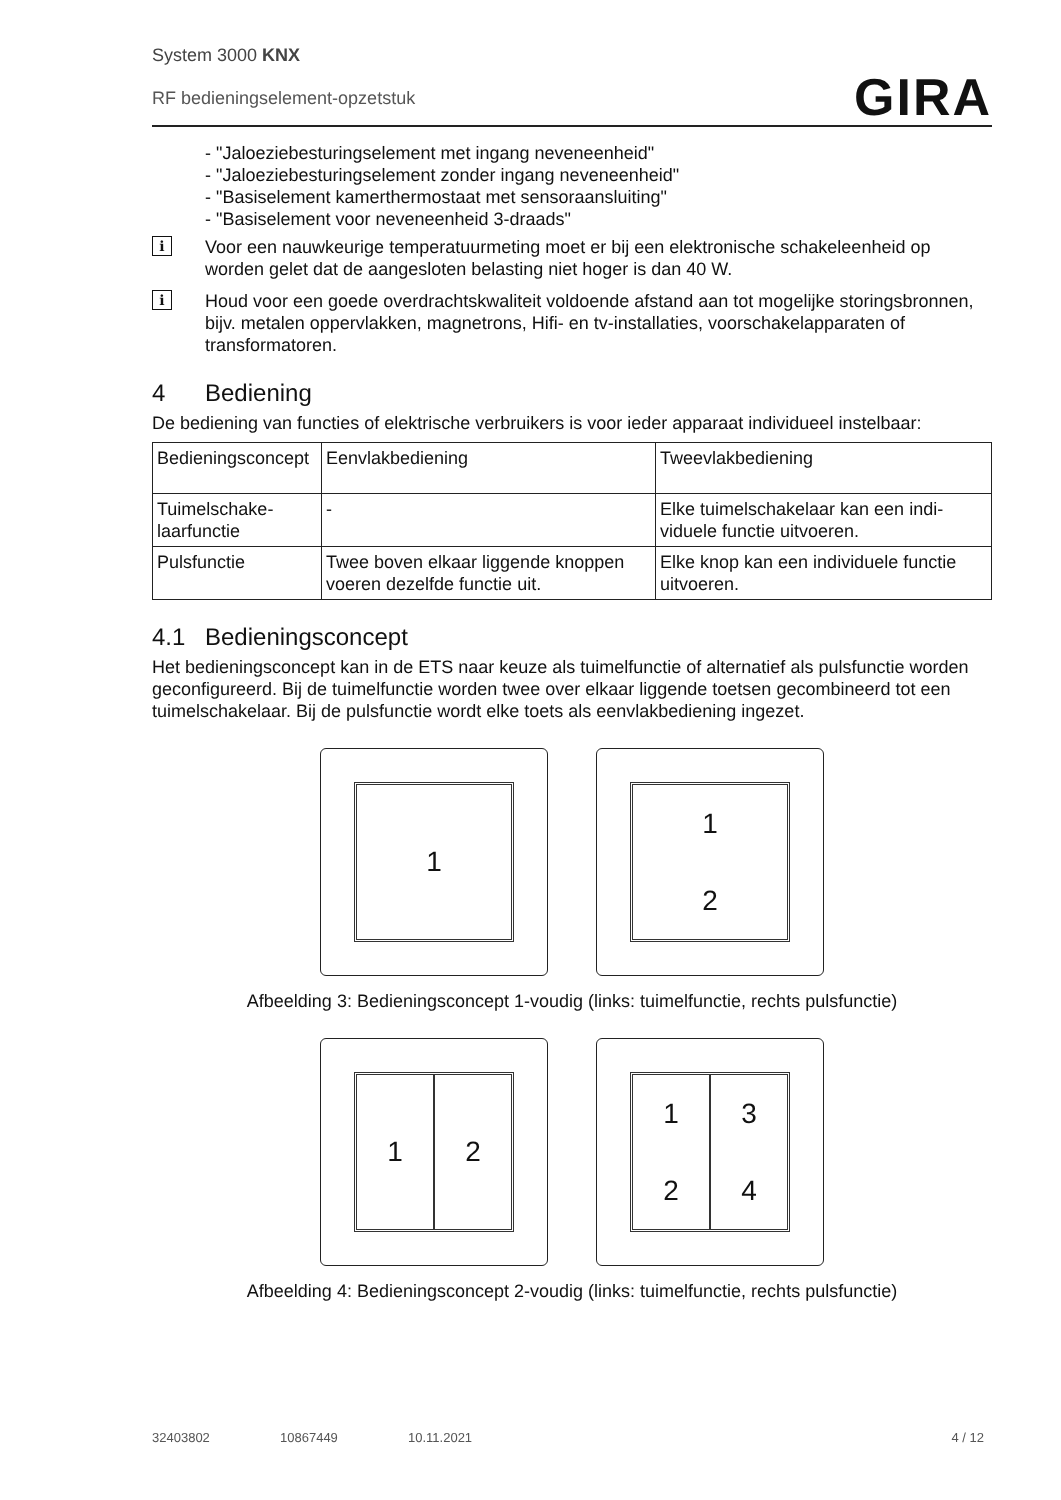System 3000 KNX
RF bedieningselement-opzetstuk
GIRA
- "Jaloeziebesturingselement met ingang neveneenheid"
- "Jaloeziebesturingselement zonder ingang neveneenheid"
- "Basiselement kamerthermostaat met sensoraansluiting"
- "Basiselement voor neveneenheid 3-draads"
i
Voor een nauwkeurige temperatuurmeting moet er bij een elektronische schakeleenheid op worden gelet dat de aangesloten belasting niet hoger is dan 40 W.
i
Houd voor een goede overdrachtskwaliteit voldoende afstand aan tot mogelijke storings­bronnen, bijv. metalen oppervlakken, magnetrons, Hifi- en tv-installaties, voorschakelap­paraten of transformatoren.
4 Bediening
De bediening van functies of elektrische verbruikers is voor ieder apparaat individueel instel­baar:
| Bedieningscon­cept | Eenvlakbediening | Tweevlakbediening |
| --- | --- | --- |
| Tuimelschake­laarfunctie | - | Elke tuimelschakelaar kan een indi­viduele functie uitvoeren. |
| Pulsfunctie | Twee boven elkaar liggende knop­pen voeren dezelfde functie uit. | Elke knop kan een individuele func­tie uitvoeren. |
4.1 Bedieningsconcept
Het bedieningsconcept kan in de ETS naar keuze als tuimelfunctie of alternatief als pulsfunctie worden geconfigureerd. Bij de tuimelfunctie worden twee over elkaar liggende toetsen gecombi­neerd tot een tuimelschakelaar. Bij de pulsfunctie wordt elke toets als eenvlakbediening ingezet.
1 1
2
Afbeelding 3: Bedieningsconcept 1-voudig (links: tuimelfunctie, rechts pulsfunctie)
1 2 1
2
3
4
Afbeelding 4: Bedieningsconcept 2-voudig (links: tuimelfunctie, rechts pulsfunctie)
32403802 10867449 10.11.2021 4 / 12